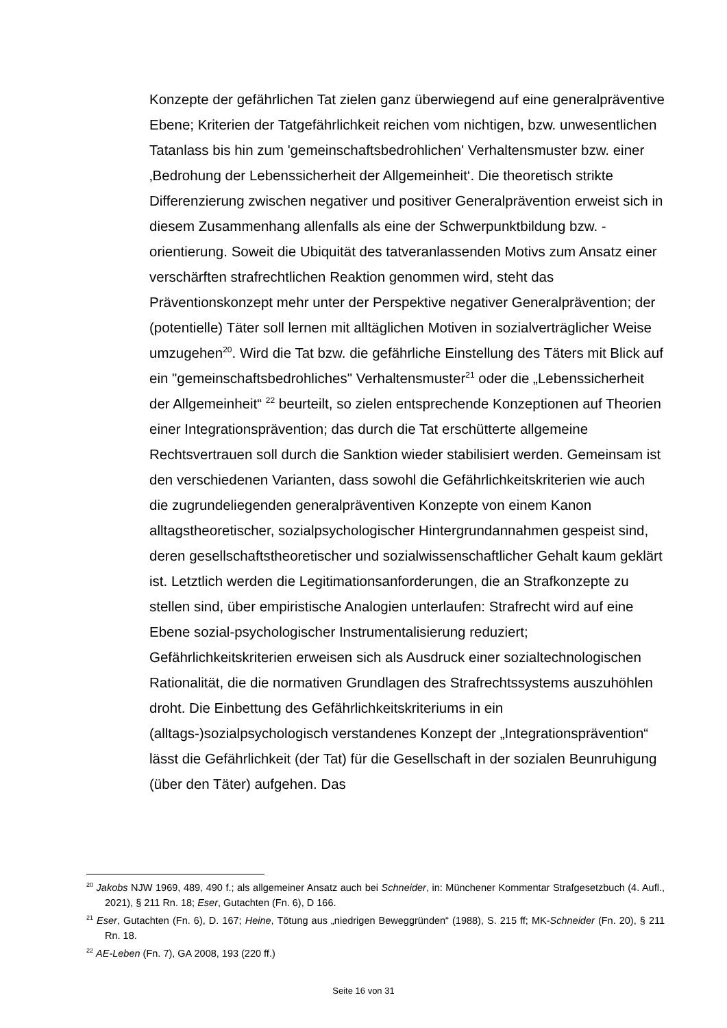Konzepte der gefährlichen Tat zielen ganz überwiegend auf eine generalpräventive Ebene; Kriterien der Tatgefährlichkeit reichen vom nichtigen, bzw. unwesentlichen Tatanlass bis hin zum 'gemeinschaftsbedrohlichen' Verhaltensmuster bzw. einer ‚Bedrohung der Lebenssicherheit der Allgemeinheit‘. Die theoretisch strikte Differenzierung zwischen negativer und positiver Generalprävention erweist sich in diesem Zusammenhang allenfalls als eine der Schwerpunktbildung bzw. -orientierung. Soweit die Ubiquität des tatveranlassenden Motivs zum Ansatz einer verschärften strafrechtlichen Reaktion genommen wird, steht das Präventionskonzept mehr unter der Perspektive negativer Generalprävention; der (potentielle) Täter soll lernen mit alltäglichen Motiven in sozialverträglicher Weise umzugehen<sup>20</sup>. Wird die Tat bzw. die gefährliche Einstellung des Täters mit Blick auf ein "gemeinschaftsbedrohliches" Verhaltensmuster<sup>21</sup> oder die „Lebenssicherheit der Allgemeinheit“ <sup>22</sup> beurteilt, so zielen entsprechende Konzeptionen auf Theorien einer Integrationsprävention; das durch die Tat erschütterte allgemeine Rechtsvertrauen soll durch die Sanktion wieder stabilisiert werden. Gemeinsam ist den verschiedenen Varianten, dass sowohl die Gefährlichkeitskriterien wie auch die zugrundeliegenden generalpräventiven Konzepte von einem Kanon alltagstheoretischer, sozialpsychologischer Hintergrundannahmen gespeist sind, deren gesellschaftstheoretischer und sozialwissenschaftlicher Gehalt kaum geklärt ist. Letztlich werden die Legitimationsanforderungen, die an Strafkonzepte zu stellen sind, über empiristische Analogien unterlaufen: Strafrecht wird auf eine Ebene sozial-psychologischer Instrumentalisierung reduziert; Gefährlichkeitskriterien erweisen sich als Ausdruck einer sozialtechnologischen Rationalität, die die normativen Grundlagen des Strafrechtssystems auszuhöhlen droht. Die Einbettung des Gefährlichkeitskriteriums in ein (alltags-)sozialpsychologisch verstandenes Konzept der „Integrationsprävention“ lässt die Gefährlichkeit (der Tat) für die Gesellschaft in der sozialen Beunruhigung (über den Täter) aufgehen. Das
<sup>20</sup> Jakobs NJW 1969, 489, 490 f.; als allgemeiner Ansatz auch bei Schneider, in: Münchener Kommentar Strafgesetzbuch (4. Aufl., 2021), § 211 Rn. 18; Eser, Gutachten (Fn. 6), D 166.
<sup>21</sup> Eser, Gutachten (Fn. 6), D. 167; Heine, Tötung aus „niedrigen Beweggründen“ (1988), S. 215 ff; MK-Schneider (Fn. 20), § 211 Rn. 18.
<sup>22</sup> AE-Leben (Fn. 7), GA 2008, 193 (220 ff.)
Seite 16 von 31